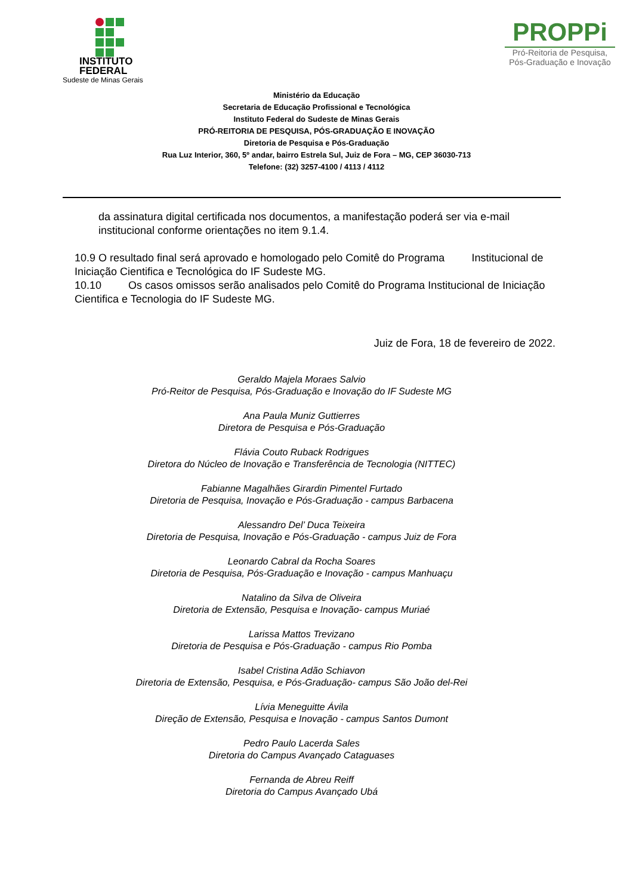INSTITUTO
FEDERAL
Sudeste de Minas Gerais
PROPPi
Pró-Reitoria de Pesquisa,
Pós-Graduação e Inovação
Ministério da Educação
Secretaria de Educação Profissional e Tecnológica
Instituto Federal do Sudeste de Minas Gerais
PRÓ-REITORIA DE PESQUISA, PÓS-GRADUAÇÃO E INOVAÇÃO
Diretoria de Pesquisa e Pós-Graduação
Rua Luz Interior, 360, 5º andar, bairro Estrela Sul, Juiz de Fora – MG, CEP 36030-713
Telefone: (32) 3257-4100 / 4113 / 4112
da assinatura digital certificada nos documentos, a manifestação poderá ser via e-mail institucional conforme orientações no item 9.1.4.
10.9 O resultado final será aprovado e homologado pelo Comitê do Programa Institucional de Iniciação Cientifica e Tecnológica do IF Sudeste MG.
10.10 Os casos omissos serão analisados pelo Comitê do Programa Institucional de Iniciação Cientifica e Tecnologia do IF Sudeste MG.
Juiz de Fora, 18 de fevereiro de 2022.
Geraldo Majela Moraes Salvio
Pró-Reitor de Pesquisa, Pós-Graduação e Inovação do IF Sudeste MG
Ana Paula Muniz Guttierres
Diretora de Pesquisa e Pós-Graduação
Flávia Couto Ruback Rodrigues
Diretora do Núcleo de Inovação e Transferência de Tecnologia (NITTEC)
Fabianne Magalhães Girardin Pimentel Furtado
Diretoria de Pesquisa, Inovação e Pós-Graduação - campus Barbacena
Alessandro Del’ Duca Teixeira
Diretoria de Pesquisa, Inovação e Pós-Graduação - campus Juiz de Fora
Leonardo Cabral da Rocha Soares
Diretoria de Pesquisa, Pós-Graduação e Inovação - campus Manhuaçu
Natalino da Silva de Oliveira
Diretoria de Extensão, Pesquisa e Inovação- campus Muriaé
Larissa Mattos Trevizano
Diretoria de Pesquisa e Pós-Graduação - campus Rio Pomba
Isabel Cristina Adão Schiavon
Diretoria de Extensão, Pesquisa, e Pós-Graduação- campus São João del-Rei
Lívia Meneguitte Ávila
Direção de Extensão, Pesquisa e Inovação - campus Santos Dumont
Pedro Paulo Lacerda Sales
Diretoria do Campus Avançado Cataguases
Fernanda de Abreu Reiff
Diretoria do Campus Avançado Ubá